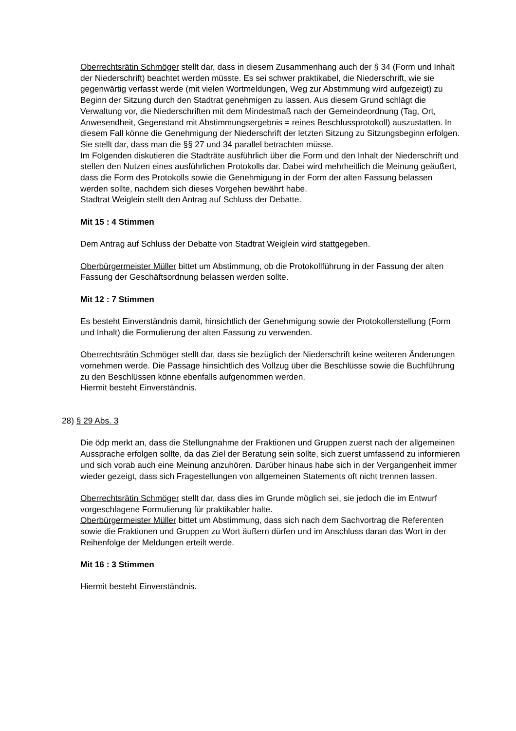Oberrechtsrätin Schmöger stellt dar, dass in diesem Zusammenhang auch der § 34 (Form und Inhalt der Niederschrift) beachtet werden müsste. Es sei schwer praktikabel, die Niederschrift, wie sie gegenwärtig verfasst werde (mit vielen Wortmeldungen, Weg zur Abstimmung wird aufgezeigt) zu Beginn der Sitzung durch den Stadtrat genehmigen zu lassen. Aus diesem Grund schlägt die Verwaltung vor, die Niederschriften mit dem Mindestmaß nach der Gemeindeordnung (Tag, Ort, Anwesendheit, Gegenstand mit Abstimmungsergebnis = reines Beschlussprotokoll) auszustatten. In diesem Fall könne die Genehmigung der Niederschrift der letzten Sitzung zu Sitzungsbeginn erfolgen. Sie stellt dar, dass man die §§ 27 und 34 parallel betrachten müsse.
Im Folgenden diskutieren die Stadträte ausführlich über die Form und den Inhalt der Niederschrift und stellen den Nutzen eines ausführlichen Protokolls dar. Dabei wird mehrheitlich die Meinung geäußert, dass die Form des Protokolls sowie die Genehmigung in der Form der alten Fassung belassen werden sollte, nachdem sich dieses Vorgehen bewährt habe.
Stadtrat Weiglein stellt den Antrag auf Schluss der Debatte.
Mit 15 : 4 Stimmen
Dem Antrag auf Schluss der Debatte von Stadtrat Weiglein wird stattgegeben.
Oberbürgermeister Müller bittet um Abstimmung, ob die Protokollführung in der Fassung der alten Fassung der Geschäftsordnung belassen werden sollte.
Mit 12 : 7 Stimmen
Es besteht Einverständnis damit, hinsichtlich der Genehmigung sowie der Protokollerstellung (Form und Inhalt) die Formulierung der alten Fassung zu verwenden.
Oberrechtsrätin Schmöger stellt dar, dass sie bezüglich der Niederschrift keine weiteren Änderungen vornehmen werde. Die Passage hinsichtlich des Vollzug über die Beschlüsse sowie die Buchführung zu den Beschlüssen könne ebenfalls aufgenommen werden.
Hiermit besteht Einverständnis.
28) § 29 Abs. 3
Die ödp merkt an, dass die Stellungnahme der Fraktionen und Gruppen zuerst nach der allgemeinen Aussprache erfolgen sollte, da das Ziel der Beratung sein sollte, sich zuerst umfassend zu informieren und sich vorab auch eine Meinung anzuhören. Darüber hinaus habe sich in der Vergangenheit immer wieder gezeigt, dass sich Fragestellungen von allgemeinen Statements oft nicht trennen lassen.
Oberrechtsrätin Schmöger stellt dar, dass dies im Grunde möglich sei, sie jedoch die im Entwurf vorgeschlagene Formulierung für praktikabler halte.
Oberbürgermeister Müller bittet um Abstimmung, dass sich nach dem Sachvortrag die Referenten sowie die Fraktionen und Gruppen zu Wort äußern dürfen und im Anschluss daran das Wort in der Reihenfolge der Meldungen erteilt werde.
Mit 16 : 3 Stimmen
Hiermit besteht Einverständnis.